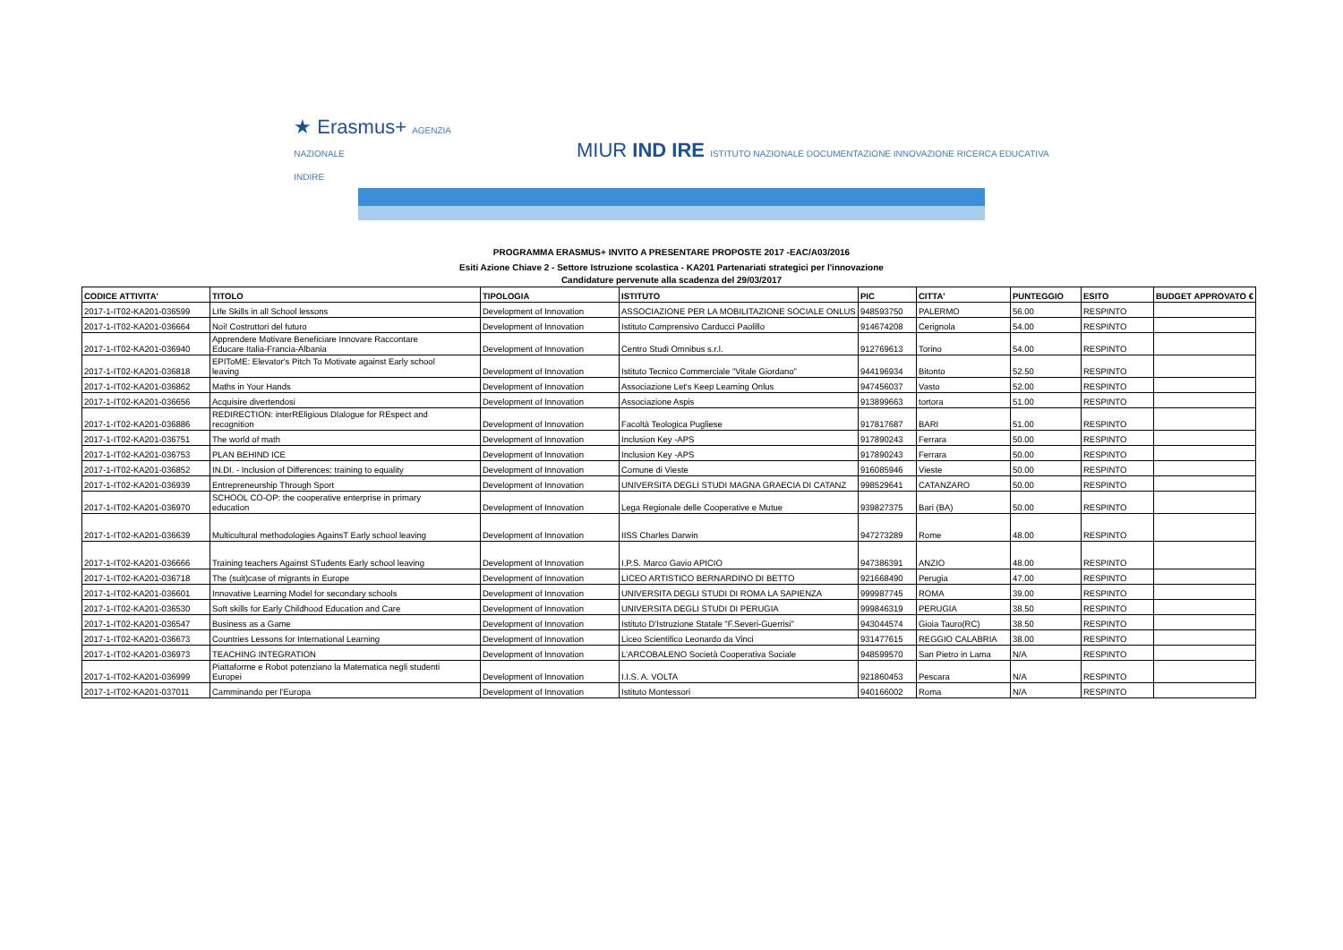★ Erasmus+ AGENZIA
NAZIONALE
INDIRE
MIUR IND IRE ISTITUTO NAZIONALE DOCUMENTAZIONE INNOVAZIONE RICERCA EDUCATIVA
PROGRAMMA ERASMUS+ INVITO A PRESENTARE PROPOSTE 2017 -EAC/A03/2016
Esiti Azione Chiave 2 - Settore Istruzione scolastica - KA201 Partenariati strategici per l'innovazione
Candidature pervenute alla scadenza del 29/03/2017
| CODICE ATTIVITA' | TITOLO | TIPOLOGIA | ISTITUTO | PIC | CITTA' | PUNTEGGIO | ESITO | BUDGET APPROVATO € |
| --- | --- | --- | --- | --- | --- | --- | --- | --- |
| 2017-1-IT02-KA201-036599 | LIfe Skills in all School lessons | Development of Innovation | ASSOCIAZIONE PER LA MOBILITAZIONE SOCIALE ONLUS | 948593750 | PALERMO | 56.00 | RESPINTO | |
| 2017-1-IT02-KA201-036664 | Noi! Costruttori del futuro | Development of Innovation | Istituto Comprensivo Carducci Paolillo | 914674208 | Cerignola | 54.00 | RESPINTO | |
| 2017-1-IT02-KA201-036940 | Apprendere Motivare Beneficiare Innovare Raccontare Educare Italia-Francia-Albania | Development of Innovation | Centro Studi Omnibus s.r.l. | 912769613 | Torino | 54.00 | RESPINTO | |
| 2017-1-IT02-KA201-036818 | EPIToME: Elevator's Pitch To Motivate against Early school leaving | Development of Innovation | Istituto Tecnico Commerciale "Vitale Giordano" | 944196934 | Bitonto | 52.50 | RESPINTO | |
| 2017-1-IT02-KA201-036862 | Maths in Your Hands | Development of Innovation | Associazione Let's Keep Learning Onlus | 947456037 | Vasto | 52.00 | RESPINTO | |
| 2017-1-IT02-KA201-036656 | Acquisire divertendosi | Development of Innovation | Associazione Aspis | 913899663 | tortora | 51.00 | RESPINTO | |
| 2017-1-IT02-KA201-036886 | REDIRECTION: interREligious DIalogue for REspect and recognition | Development of Innovation | Facoltà Teologica Pugliese | 917817687 | BARI | 51.00 | RESPINTO | |
| 2017-1-IT02-KA201-036751 | The world of math | Development of Innovation | Inclusion Key -APS | 917890243 | Ferrara | 50.00 | RESPINTO | |
| 2017-1-IT02-KA201-036753 | PLAN BEHIND ICE | Development of Innovation | Inclusion Key -APS | 917890243 | Ferrara | 50.00 | RESPINTO | |
| 2017-1-IT02-KA201-036852 | IN.DI. - Inclusion of Differences: training to equality | Development of Innovation | Comune di Vieste | 916085946 | Vieste | 50.00 | RESPINTO | |
| 2017-1-IT02-KA201-036939 | Entrepreneurship Through Sport | Development of Innovation | UNIVERSITA DEGLI STUDI MAGNA GRAECIA DI CATANZ | 998529641 | CATANZARO | 50.00 | RESPINTO | |
| 2017-1-IT02-KA201-036970 | SCHOOL CO-OP: the cooperative enterprise in primary education | Development of Innovation | Lega Regionale delle Cooperative e Mutue | 939827375 | Bari (BA) | 50.00 | RESPINTO | |
| 2017-1-IT02-KA201-036639 | Multicultural methodologies AgainsT Early school leaving | Development of Innovation | IISS Charles Darwin | 947273289 | Rome | 48.00 | RESPINTO | |
| 2017-1-IT02-KA201-036666 | Training teachers Against STudents Early school leaving | Development of Innovation | I.P.S. Marco Gavio APICIO | 947386391 | ANZIO | 48.00 | RESPINTO | |
| 2017-1-IT02-KA201-036718 | The (suit)case of migrants in Europe | Development of Innovation | LICEO ARTISTICO BERNARDINO DI BETTO | 921668490 | Perugia | 47.00 | RESPINTO | |
| 2017-1-IT02-KA201-036601 | Innovative Learning Model for secondary schools | Development of Innovation | UNIVERSITA DEGLI STUDI DI ROMA LA SAPIENZA | 999987745 | ROMA | 39.00 | RESPINTO | |
| 2017-1-IT02-KA201-036530 | Soft skills for Early Childhood Education and Care | Development of Innovation | UNIVERSITA DEGLI STUDI DI PERUGIA | 999846319 | PERUGIA | 38.50 | RESPINTO | |
| 2017-1-IT02-KA201-036547 | Business as a Game | Development of Innovation | Istituto D'Istruzione Statale "F.Severi-Guerrisi" | 943044574 | Gioia Tauro(RC) | 38.50 | RESPINTO | |
| 2017-1-IT02-KA201-036673 | Countries Lessons for International Learning | Development of Innovation | Liceo Scientifico Leonardo da Vinci | 931477615 | REGGIO CALABRIA | 38.00 | RESPINTO | |
| 2017-1-IT02-KA201-036973 | TEACHING INTEGRATION | Development of Innovation | L'ARCOBALENO Società Cooperativa Sociale | 948599570 | San Pietro in Lama | N/A | RESPINTO | |
| 2017-1-IT02-KA201-036999 | Piattaforme e Robot potenziano la Matematica negli studenti Europei | Development of Innovation | I.I.S. A. VOLTA | 921860453 | Pescara | N/A | RESPINTO | |
| 2017-1-IT02-KA201-037011 | Camminando per l'Europa | Development of Innovation | Istituto Montessori | 940166002 | Roma | N/A | RESPINTO | |